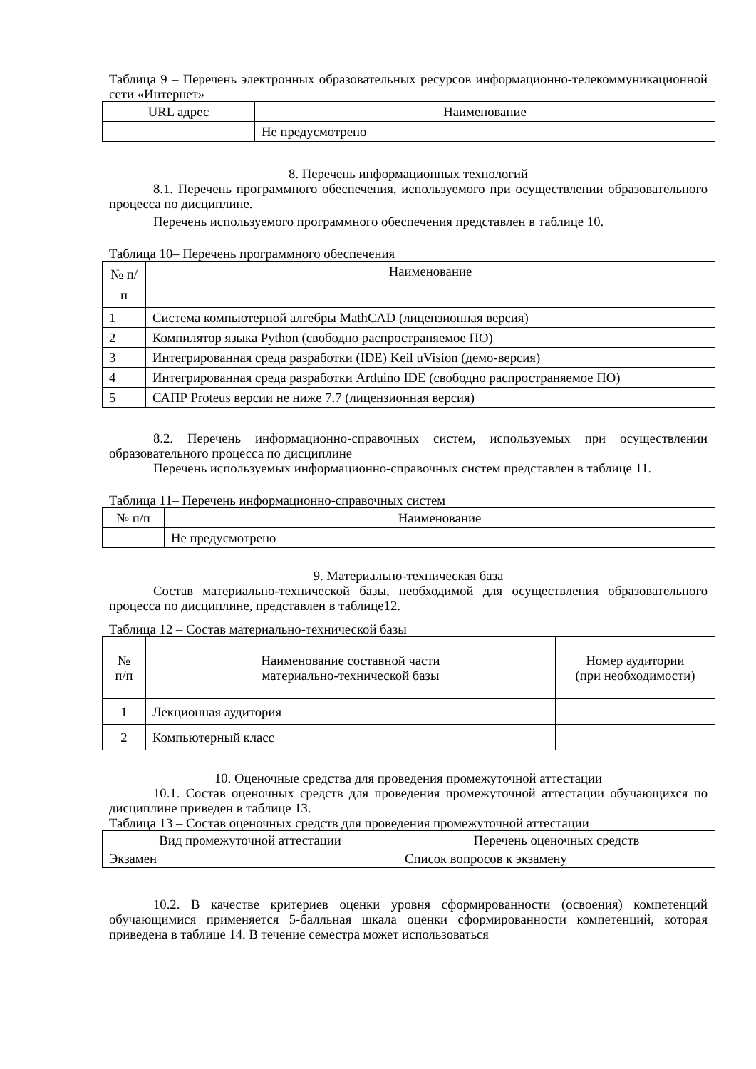Таблица 9 – Перечень электронных образовательных ресурсов информационно-телекоммуникационной сети «Интернет»
| URL адрес | Наименование |
| --- | --- |
| | Не предусмотрено |
8. Перечень информационных технологий
8.1. Перечень программного обеспечения, используемого при осуществлении образовательного процесса по дисциплине.
Перечень используемого программного обеспечения представлен в таблице 10.
Таблица 10– Перечень программного обеспечения
| № п/п | Наименование |
| --- | --- |
| 1 | Система компьютерной алгебры MathCAD (лицензионная версия) |
| 2 | Компилятор языка Python (свободно распространяемое ПО) |
| 3 | Интегрированная среда разработки (IDE) Keil uVision (демо-версия) |
| 4 | Интегрированная среда разработки Arduino IDE (свободно распространяемое ПО) |
| 5 | САПР Proteus версии не ниже 7.7 (лицензионная версия) |
8.2. Перечень информационно-справочных систем, используемых при осуществлении образовательного процесса по дисциплине
Перечень используемых информационно-справочных систем представлен в таблице 11.
Таблица 11– Перечень информационно-справочных систем
| № п/п | Наименование |
| --- | --- |
| | Не предусмотрено |
9. Материально-техническая база
Состав материально-технической базы, необходимой для осуществления образовательного процесса по дисциплине, представлен в таблице12.
Таблица 12 – Состав материально-технической базы
| № п/п | Наименование составной части материально-технической базы | Номер аудитории (при необходимости) |
| --- | --- | --- |
| 1 | Лекционная аудитория | |
| 2 | Компьютерный класс | |
10. Оценочные средства для проведения промежуточной аттестации
10.1. Состав оценочных средств для проведения промежуточной аттестации обучающихся по дисциплине приведен в таблице 13.
Таблица 13 – Состав оценочных средств для проведения промежуточной аттестации
| Вид промежуточной аттестации | Перечень оценочных средств |
| --- | --- |
| Экзамен | Список вопросов к экзамену |
10.2. В качестве критериев оценки уровня сформированности (освоения) компетенций обучающимися применяется 5-балльная шкала оценки сформированности компетенций, которая приведена в таблице 14. В течение семестра может использоваться